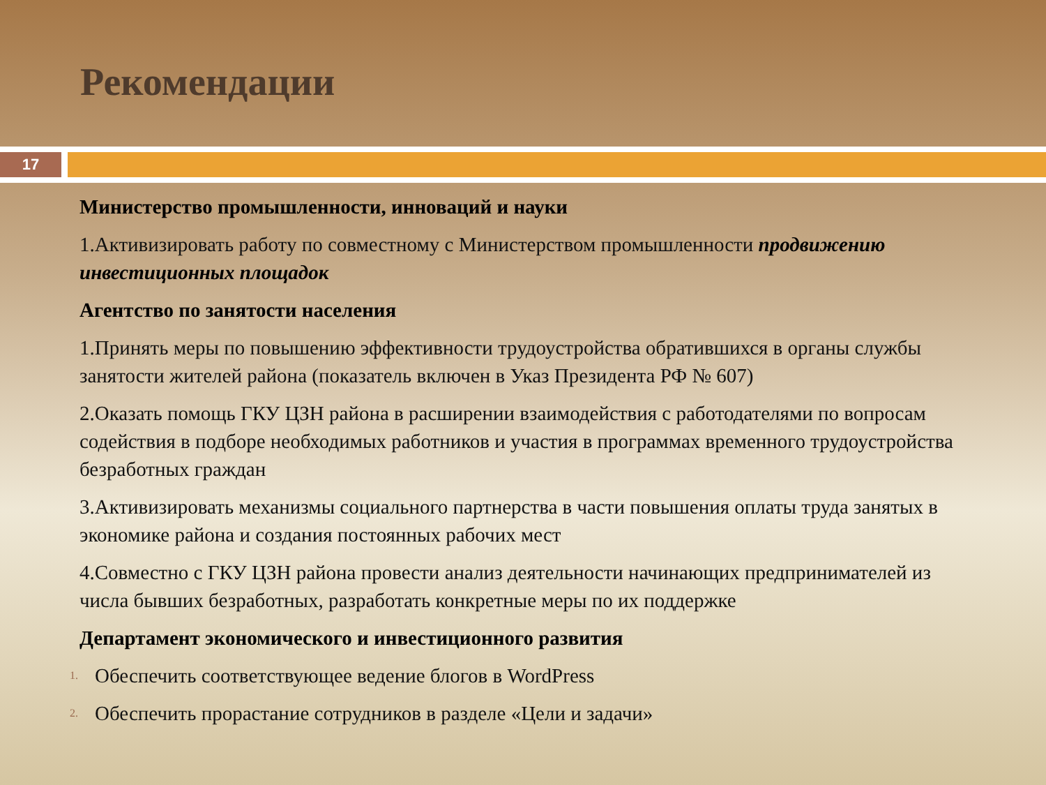Рекомендации
17
Министерство промышленности, инноваций и науки
1.Активизировать работу по совместному с Министерством промышленности продвижению инвестиционных площадок
Агентство по занятости населения
1.Принять меры по повышению эффективности трудоустройства обратившихся в органы службы занятости жителей района (показатель включен в Указ Президента РФ № 607)
2.Оказать помощь ГКУ ЦЗН района в расширении взаимодействия с работодателями по вопросам содействия в подборе необходимых работников и участия в программах временного трудоустройства безработных граждан
3.Активизировать механизмы социального партнерства в части повышения оплаты труда занятых в экономике района и создания постоянных рабочих мест
4.Совместно с ГКУ ЦЗН района провести анализ деятельности начинающих предпринимателей из числа бывших безработных, разработать конкретные меры по их поддержке
Департамент экономического и инвестиционного развития
1. Обеспечить соответствующее ведение блогов в WordPress
2. Обеспечить прорастание сотрудников в разделе «Цели и задачи»